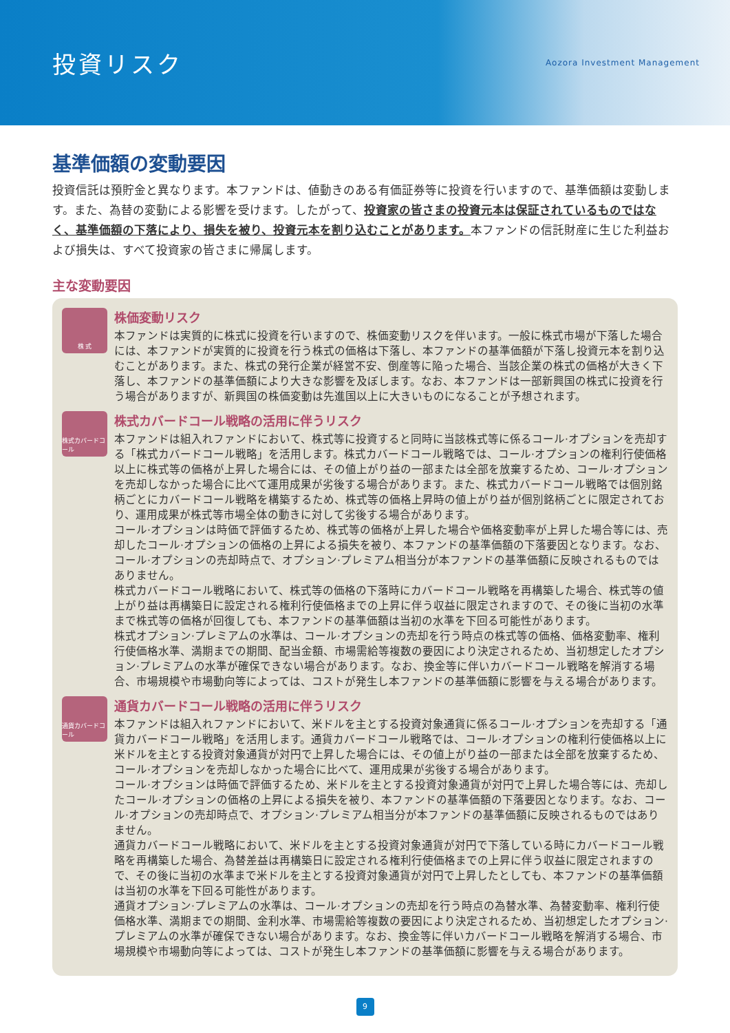投資リスク
Aozora Investment Management
基準価額の変動要因
投資信託は預貯金と異なります。本ファンドは、値動きのある有価証券等に投資を行いますので、基準価額は変動します。また、為替の変動による影響を受けます。したがって、投資家の皆さまの投資元本は保証されているものではなく、基準価額の下落により、損失を被り、投資元本を割り込むことがあります。本ファンドの信託財産に生じた利益および損失は、すべて投資家の皆さまに帰属します。
主な変動要因
株 式
株価変動リスク
本ファンドは実質的に株式に投資を行いますので、株価変動リスクを伴います。一般に株式市場が下落した場合には、本ファンドが実質的に投資を行う株式の価格は下落し、本ファンドの基準価額が下落し投資元本を割り込むことがあります。また、株式の発行企業が経営不安、倒産等に陥った場合、当該企業の株式の価格が大きく下落し、本ファンドの基準価額により大きな影響を及ぼします。なお、本ファンドは一部新興国の株式に投資を行う場合がありますが、新興国の株価変動は先進国以上に大きいものになることが予想されます。
株式カバードコール
株式カバードコール戦略の活用に伴うリスク
本ファンドは組入れファンドにおいて、株式等に投資すると同時に当該株式等に係るコール·オプションを売却する「株式カバードコール戦略」を活用します。株式カバードコール戦略では、コール·オプションの権利行使価格以上に株式等の価格が上昇した場合には、その値上がり益の一部または全部を放棄するため、コール·オプションを売却しなかった場合に比べて運用成果が劣後する場合があります。また、株式カバードコール戦略では個別銘柄ごとにカバードコール戦略を構築するため、株式等の価格上昇時の値上がり益が個別銘柄ごとに限定されており、運用成果が株式等市場全体の動きに対して劣後する場合があります。
コール·オプションは時価で評価するため、株式等の価格が上昇した場合や価格変動率が上昇した場合等には、売却したコール·オプションの価格の上昇による損失を被り、本ファンドの基準価額の下落要因となります。なお、コール·オプションの売却時点で、オプション·プレミアム相当分が本ファンドの基準価額に反映されるものではありません。
株式カバードコール戦略において、株式等の価格の下落時にカバードコール戦略を再構築した場合、株式等の値上がり益は再構築日に設定される権利行使価格までの上昇に伴う収益に限定されますので、その後に当初の水準まで株式等の価格が回復しても、本ファンドの基準価額は当初の水準を下回る可能性があります。
株式オプション·プレミアムの水準は、コール·オプションの売却を行う時点の株式等の価格、価格変動率、権利行使価格水準、満期までの期間、配当金額、市場需給等複数の要因により決定されるため、当初想定したオプション·プレミアムの水準が確保できない場合があります。なお、換金等に伴いカバードコール戦略を解消する場合、市場規模や市場動向等によっては、コストが発生し本ファンドの基準価額に影響を与える場合があります。
通貨カバードコール
通貨カバードコール戦略の活用に伴うリスク
本ファンドは組入れファンドにおいて、米ドルを主とする投資対象通貨に係るコール·オプションを売却する「通貨カバードコール戦略」を活用します。通貨カバードコール戦略では、コール·オプションの権利行使価格以上に米ドルを主とする投資対象通貨が対円で上昇した場合には、その値上がり益の一部または全部を放棄するため、コール·オプションを売却しなかった場合に比べて、運用成果が劣後する場合があります。
コール·オプションは時価で評価するため、米ドルを主とする投資対象通貨が対円で上昇した場合等には、売却したコール·オプションの価格の上昇による損失を被り、本ファンドの基準価額の下落要因となります。なお、コール·オプションの売却時点で、オプション·プレミアム相当分が本ファンドの基準価額に反映されるものではありません。
通貨カバードコール戦略において、米ドルを主とする投資対象通貨が対円で下落している時にカバードコール戦略を再構築した場合、為替差益は再構築日に設定される権利行使価格までの上昇に伴う収益に限定されますので、その後に当初の水準まで米ドルを主とする投資対象通貨が対円で上昇したとしても、本ファンドの基準価額は当初の水準を下回る可能性があります。
通貨オプション·プレミアムの水準は、コール·オプションの売却を行う時点の為替水準、為替変動率、権利行使価格水準、満期までの期間、金利水準、市場需給等複数の要因により決定されるため、当初想定したオプション·プレミアムの水準が確保できない場合があります。なお、換金等に伴いカバードコール戦略を解消する場合、市場規模や市場動向等によっては、コストが発生し本ファンドの基準価額に影響を与える場合があります。
9